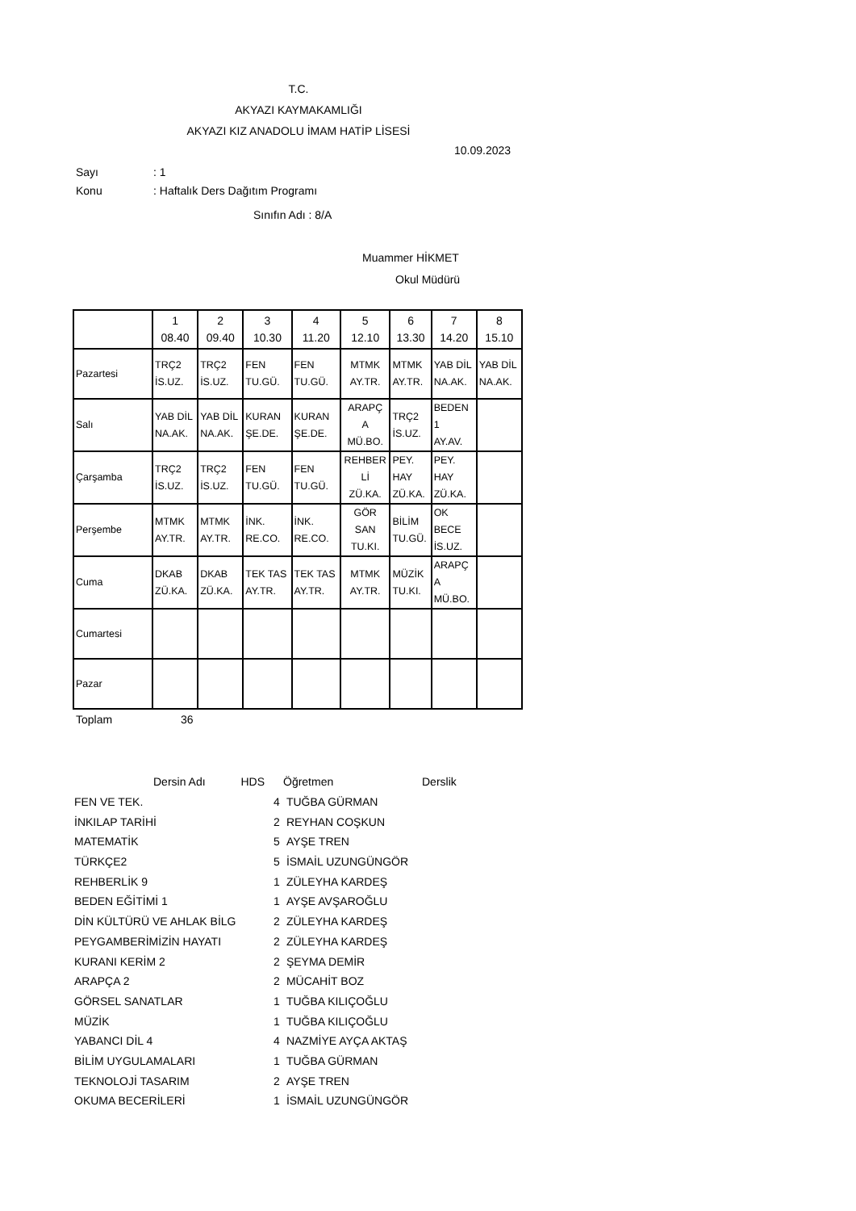T.C.
AKYAZI KAYMAKAMLIĞI
AKYAZI KIZ ANADOLU İMAM HATİP LİSESİ
10.09.2023
Sayı : 1
Konu
: Haftalık Ders Dağıtım Programı
Sınıfın Adı : 8/A
Muammer HİKMET
Okul Müdürü
| | 1 08.40 | 2 09.40 | 3 10.30 | 4 11.20 | 5 12.10 | 6 13.30 | 7 14.20 | 8 15.10 |
| Pazartesi | TRÇ2 İS.UZ. | TRÇ2 İS.UZ. | FEN TU.GÜ. | FEN TU.GÜ. | MTMK AY.TR. | MTMK AY.TR. | YAB DİL NA.AK. | YAB DİL NA.AK. |
| Salı | YAB DİL NA.AK. | YAB DİL NA.AK. | KURAN ŞE.DE. | KURAN ŞE.DE. | ARAPÇ A MÜ.BO. | TRÇ2 İS.UZ. | BEDEN 1 AY.AV. | |
| Çarşamba | TRÇ2 İS.UZ. | TRÇ2 İS.UZ. | FEN TU.GÜ. | FEN TU.GÜ. | REHBER Lİ ZÜ.KA. | PEY. HAY ZÜ.KA. | PEY. HAY ZÜ.KA. | |
| Perşembe | MTMK AY.TR. | MTMK AY.TR. | İNK. RE.CO. | İNK. RE.CO. | GÖR SAN TU.KI. | BİLİM TU.GÜ. | OK BECE İS.UZ. | |
| Cuma | DKAB ZÜ.KA. | DKAB ZÜ.KA. | TEK TAS AY.TR. | TEK TAS AY.TR. | MTMK AY.TR. | MÜZİK TU.KI. | ARAPÇ A MÜ.BO. | |
| Cumartesi | | | | | | | | |
| Pazar | | | | | | | | |
Toplam 36
| Dersin Adı HDS | | Öğretmen | Derslik |
| --- | --- | --- | --- |
| FEN VE TEK. | 4 | TUĞBA GÜRMAN | |
| İNKILAP TARİHİ | 2 | REYHAN COŞKUN | |
| MATEMATİK | 5 | AYŞE TREN | |
| TÜRKÇE2 | 5 | İSMAİL UZUNGÜNGÖR | |
| REHBERLİK 9 | 1 | ZÜLEYHA KARDEŞ | |
| BEDEN EĞİTİMİ 1 | 1 | AYŞE AVŞAROĞLU | |
| DİN KÜLTÜRÜ VE AHLAK BİLG | 2 | ZÜLEYHA KARDEŞ | |
| PEYGAMBERİMİZİN HAYATI | 2 | ZÜLEYHA KARDEŞ | |
| KURANI KERİM 2 | 2 | ŞEYMA DEMİR | |
| ARAPÇA 2 | 2 | MÜCAHİT BOZ | |
| GÖRSEL SANATLAR | 1 | TUĞBA KILIÇOĞLU | |
| MÜZİK | 1 | TUĞBA KILIÇOĞLU | |
| YABANCI DİL 4 | 4 | NAZMİYE AYÇA AKTAŞ | |
| BİLİM UYGULAMALARI | 1 | TUĞBA GÜRMAN | |
| TEKNOLOJİ TASARIM | 2 | AYŞE TREN | |
| OKUMA BECERİLERİ | 1 | İSMAİL UZUNGÜNGÖR | |